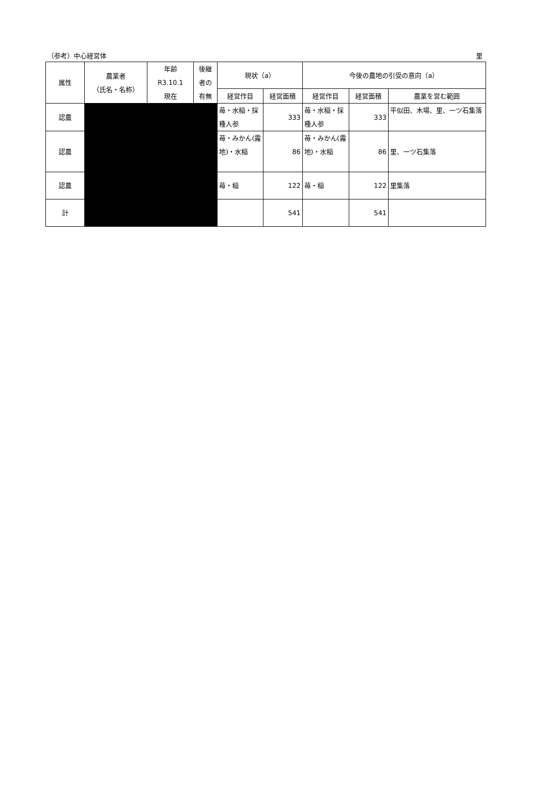（参考）中心経営体 里
| 属性 | 農業者 （氏名・名称） | 年齢 R3.10.1 現在 | 後継 者の 有無 | 現状（a） | | 今後の農地の引受の意向（a） | | |
| --- | --- | --- | --- | --- | --- | --- | --- | --- |
| | | | | 経営作目 | 経営面積 | 経営作目 | 経営面積 | 農業を営む範囲 |
| 認農 | | | | 苺・水稲・採種人参 | 333 | 苺・水稲・採種人参 | 333 | 平似田、木場、里、一ツ石集落 |
| 認農 | | | | 苺・みかん(露地)・水稲 | 86 | 苺・みかん(露地)・水稲 | 86 | 里、一ツ石集落 |
| 認農 | | | | 苺・稲 | 122 | 苺・稲 | 122 | 里集落 |
| 計 | | | | | 541 | | 541 | |